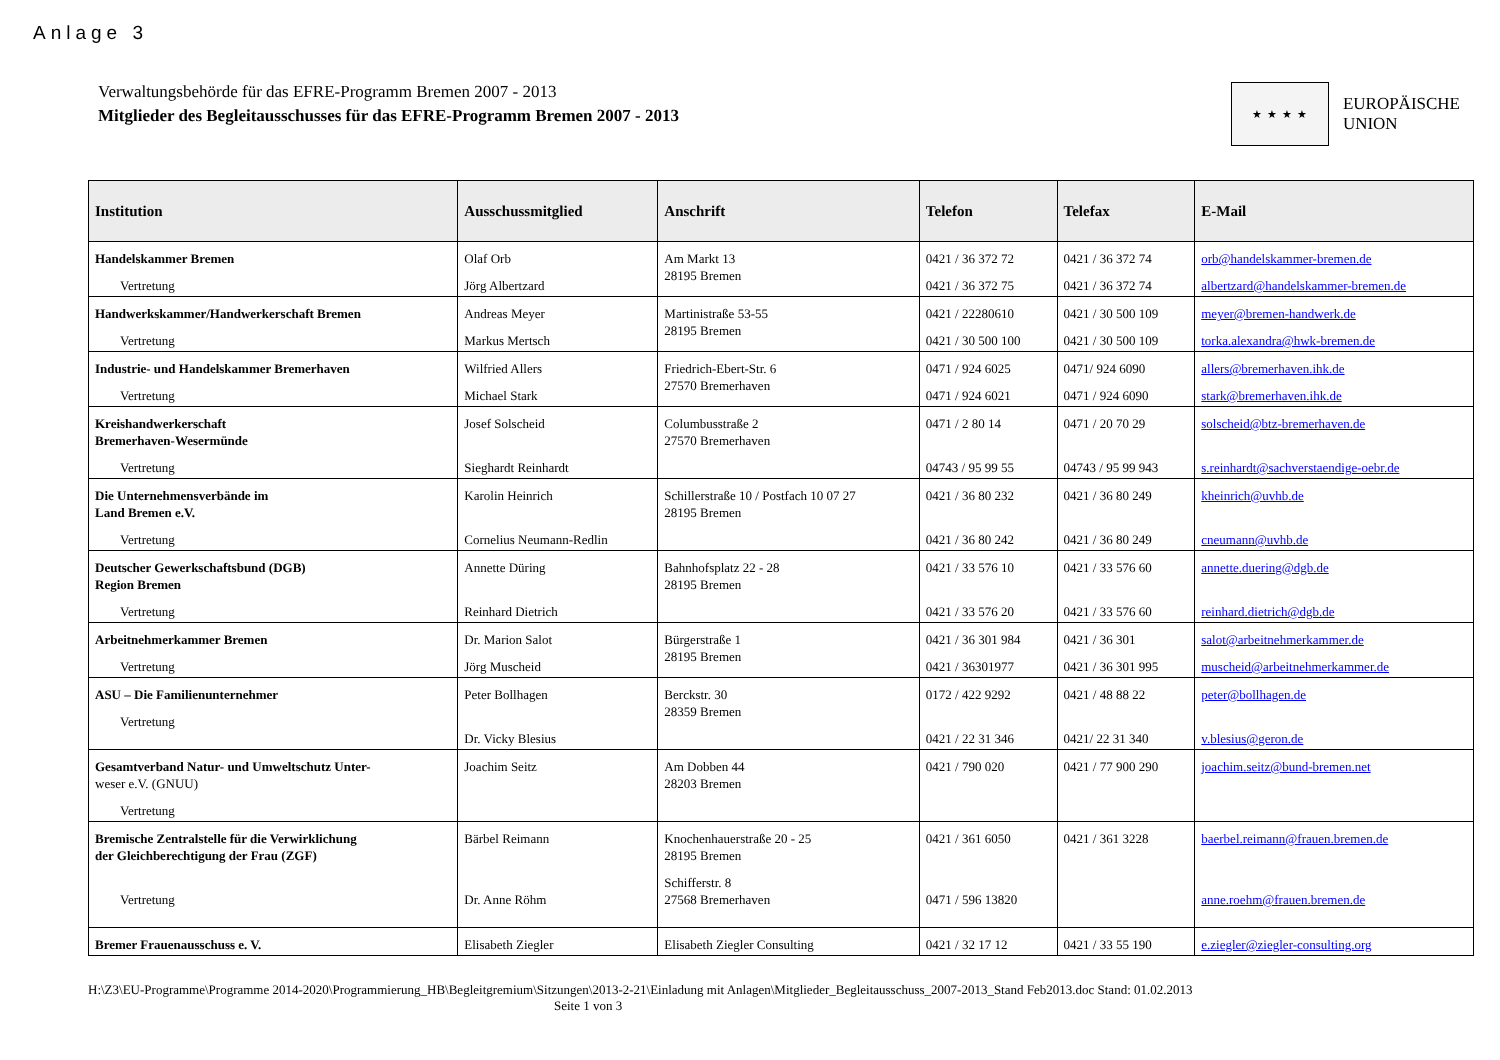Anlage 3
Verwaltungsbehörde für das EFRE-Programm Bremen 2007 - 2013
Mitglieder des Begleitausschusses für das EFRE-Programm Bremen 2007 - 2013
★ ★ ★ ★
EUROPÄISCHE
UNION
| Institution | Ausschussmitglied | Anschrift | Telefon | Telefax | E-Mail |
| --- | --- | --- | --- | --- | --- |
| Handelskammer Bremen Vertretung | Olaf Orb Jörg Albertzard | Am Markt 13 28195 Bremen | 0421 / 36 372 72 0421 / 36 372 75 | 0421 / 36 372 74 0421 / 36 372 74 | orb@handelskammer-bremen.de albertzard@handelskammer-bremen.de |
| Handwerkskammer/Handwerkerschaft Bremen Vertretung | Andreas Meyer Markus Mertsch | Martinistraße 53-55 28195 Bremen | 0421 / 22280610 0421 / 30 500 100 | 0421 / 30 500 109 0421 / 30 500 109 | meyer@bremen-handwerk.de torka.alexandra@hwk-bremen.de |
| Industrie- und Handelskammer Bremerhaven Vertretung | Wilfried Allers Michael Stark | Friedrich-Ebert-Str. 6 27570 Bremerhaven | 0471 / 924 6025 0471 / 924 6021 | 0471/ 924 6090 0471 / 924 6090 | allers@bremerhaven.ihk.de stark@bremerhaven.ihk.de |
| Kreishandwerkerschaft Bremerhaven-Wesermünde Vertretung | Josef Solscheid Sieghardt Reinhardt | Columbusstraße 2 27570 Bremerhaven | 0471 / 2 80 14 04743 / 95 99 55 | 0471 / 20 70 29 04743 / 95 99 943 | solscheid@btz-bremerhaven.de s.reinhardt@sachverstaendige-oebr.de |
| Die Unternehmensverbände im Land Bremen e.V. Vertretung | Karolin Heinrich Cornelius Neumann-Redlin | Schillerstraße 10 / Postfach 10 07 27 28195 Bremen | 0421 / 36 80 232 0421 / 36 80 242 | 0421 / 36 80 249 0421 / 36 80 249 | kheinrich@uvhb.de cneumann@uvhb.de |
| Deutscher Gewerkschaftsbund (DGB) Region Bremen Vertretung | Annette Düring Reinhard Dietrich | Bahnhofsplatz 22 - 28 28195 Bremen | 0421 / 33 576 10 0421 / 33 576 20 | 0421 / 33 576 60 0421 / 33 576 60 | annette.duering@dgb.de reinhard.dietrich@dgb.de |
| Arbeitnehmerkammer Bremen Vertretung | Dr. Marion Salot Jörg Muscheid | Bürgerstraße 1 28195 Bremen | 0421 / 36 301 984 0421 / 36301977 | 0421 / 36 301 0421 / 36 301 995 | salot@arbeitnehmerkammer.de muscheid@arbeitnehmerkammer.de |
| ASU – Die Familienunternehmer Vertretung | Peter Bollhagen Dr. Vicky Blesius | Berckstr. 30 28359 Bremen | 0172 / 422 9292 0421 / 22 31 346 | 0421 / 48 88 22 0421/ 22 31 340 | peter@bollhagen.de v.blesius@geron.de |
| Gesamtverband Natur- und Umweltschutz Unter- weser e.V. (GNUU) Vertretung | Joachim Seitz | Am Dobben 44 28203 Bremen | 0421 / 790 020 | 0421 / 77 900 290 | joachim.seitz@bund-bremen.net |
| Bremische Zentralstelle für die Verwirklichung der Gleichberechtigung der Frau (ZGF) Vertretung | Bärbel Reimann Dr. Anne Röhm | Knochenhauerstraße 20 - 25 28195 Bremen Schifferstr. 8 27568 Bremerhaven | 0421 / 361 6050 0471 / 596 13820 | 0421 / 361 3228 | baerbel.reimann@frauen.bremen.de anne.roehm@frauen.bremen.de |
| Bremer Frauenausschuss e. V. | Elisabeth Ziegler | Elisabeth Ziegler Consulting | 0421 / 32 17 12 | 0421 / 33 55 190 | e.ziegler@ziegler-consulting.org |
H:\Z3\EU-Programme\Programme 2014-2020\Programmierung_HB\Begleitgremium\Sitzungen\2013-2-21\Einladung mit Anlagen\Mitglieder_Begleitausschuss_2007-2013_Stand Feb2013.doc Stand: 01.02.2013
Seite 1 von 3